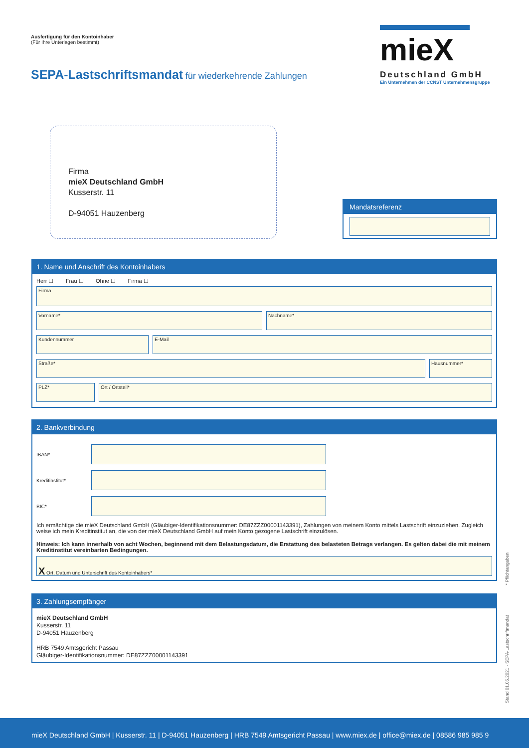Ausfertigung für den Kontoinhaber
(Für Ihre Unterlagen bestimmt)
SEPA-Lastschriftsmandat für wiederkehrende Zahlungen
mieX
Deutschland GmbH
Ein Unternehmen der CCNST Unternehmensgruppe
Firma
mieX Deutschland GmbH
Kusserstr. 11
D-94051 Hauzenberg
Mandatsreferenz
1. Name und Anschrift des Kontoinhabers
Herr ☐ Frau ☐ Ohne ☐ Firma ☐
Firma
Vorname* Nachname*
Kundennummer E-Mail
Straße* Hausnummer*
PLZ* Ort / Ortsteil*
2. Bankverbindung
IBAN*
Kreditinstitut*
BIC*
Ich ermächtige die mieX Deutschland GmbH (Gläubiger-Identifikationsnummer: DE87ZZZ00001143391), Zahlungen von meinem Konto mittels Lastschrift einzuziehen. Zugleich weise ich mein Kreditinstitut an, die von der mieX Deutschland GmbH auf mein Konto gezogene Lastschrift einzulösen.
Hinweis: Ich kann innerhalb von acht Wochen, beginnend mit dem Belastungsdatum, die Erstattung des belasteten Betrags verlangen. Es gelten dabei die mit meinem Kreditinstitut vereinbarten Bedingungen.
X Ort, Datum und Unterschrift des Kontoinhabers*
3. Zahlungsempfänger
mieX Deutschland GmbH
Kusserstr. 11
D-94051 Hauzenberg
HRB 7549 Amtsgericht Passau
Gläubiger-Identifikationsnummer: DE87ZZZ00001143391
Stand 01.05.2021 - SEPA-Lastschriftmandat * Pflichtangaben
mieX Deutschland GmbH | Kusserstr. 11 | D-94051 Hauzenberg | HRB 7549 Amtsgericht Passau | www.miex.de | office@miex.de | 08586 985 985 9